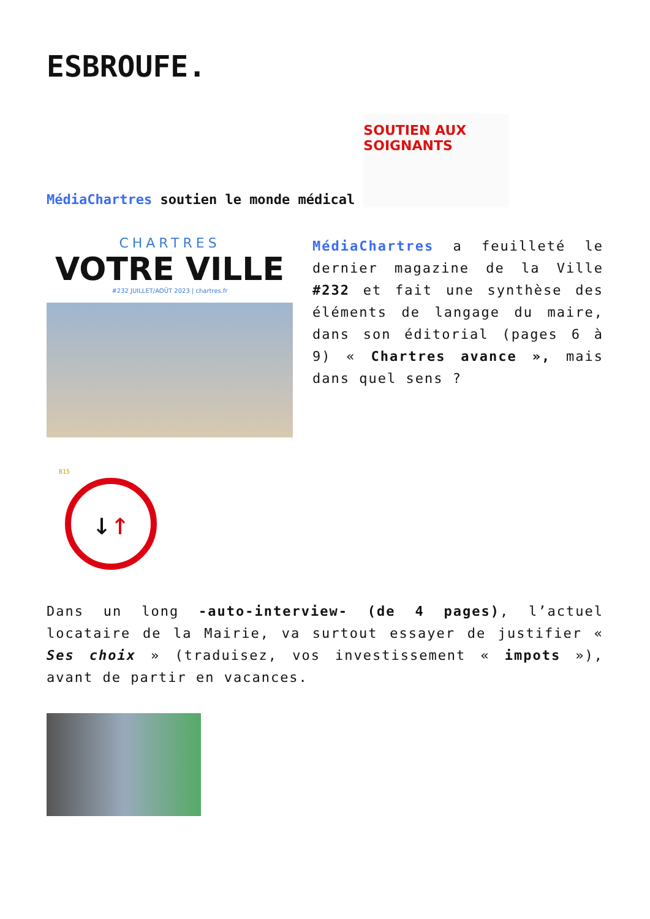ESBROUFE.
MédiaChartres soutien le monde médical
SOUTIEN AUX SOIGNANTS
CHARTRES
VOTRE VILLE
#232 JUILLET/AOÛT 2023 | chartres.fr
MédiaChartres a feuilleté le dernier magazine de la Ville #232 et fait une synthèse des éléments de langage du maire, dans son éditorial (pages 6 à 9) « Chartres avance », mais dans quel sens ?
B15
↓ ↑
Dans un long -auto-interview- (de 4 pages), l’actuel locataire de la Mairie, va surtout essayer de justifier « Ses choix » (traduisez, vos investissement « impots »), avant de partir en vacances.